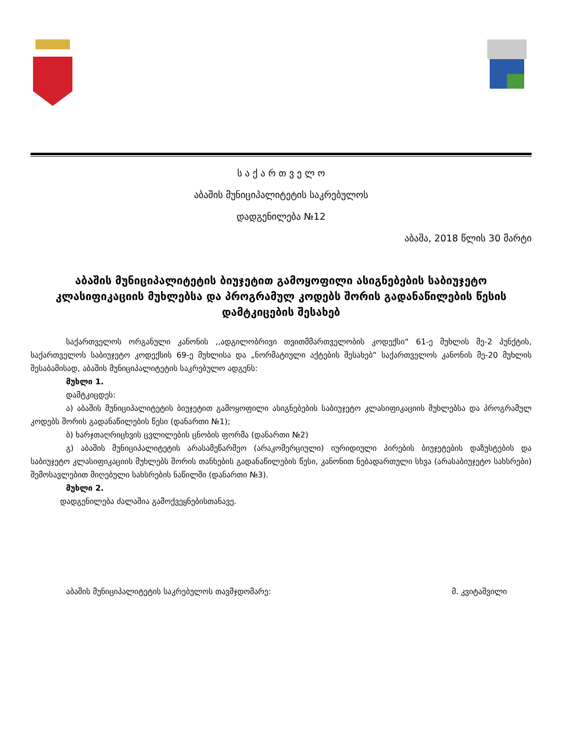ს ა ქ ა რ თ ვ ე ლ ო
აბაშის მუნიციპალიტეტის საკრებულოს
დადგენილება №12
აბაშა, 2018 წლის 30 მარტი
აბაშის მუნიციპალიტეტის ბიუჯეტით გამოყოფილი ასიგნებების საბიუჯეტო კლასიფიკაციის მუხლებსა და პროგრამულ კოდებს შორის გადანაწილების წესის დამტკიცების შესახებ
საქართველოს ორგანული კანონის ,,ადგილობრივი თვითმმართველობის კოდექსი“ 61-ე მუხლის მე-2 პუნქტის, საქართველოს საბიუჯეტო კოდექსის 69-ე მუხლისა და „ნორმატიული აქტების შესახებ“ საქართველოს კანონის მე-20 მუხლის შესაბამისად, აბაშის მუნიციპალიტეტის საკრებულო ადგენს:
მუხლი 1.
დამტკიცდეს:
ა) აბაშის მუნიციპალიტეტის ბიუჯეტით გამოყოფილი ასიგნებების საბიუჯეტო კლასიფიკაციის მუხლებსა და პროგრამულ კოდებს შორის გადანაწილების წესი (დანართი №1);
ბ) ხარჯთაღრიცხვის ცვლილების ცნობის ფორმა (დანართი №2)
გ) აბაშის მუნიციპალიტეტის არასამეწარმეო (არაკომერციული) იურიდიული პირების ბიუჯეტების დაზუსტების და საბიუჯეტო კლასიფიკაციის მუხლებს შორის თანხების გადანაწილების წესი, კანონით ნებადართული სხვა (არასაბიუჯეტო სახსრები) შემოსავლებით მიღებული სახსრების ნაწილში (დანართი №3).
მუხლი 2.
დადგენილება ძალაშია გამოქვეყნებისთანავე.
აბაშის მუნიციპალიტეტის საკრებულოს თავმჯდომარე: მ. კვიტაშვილი